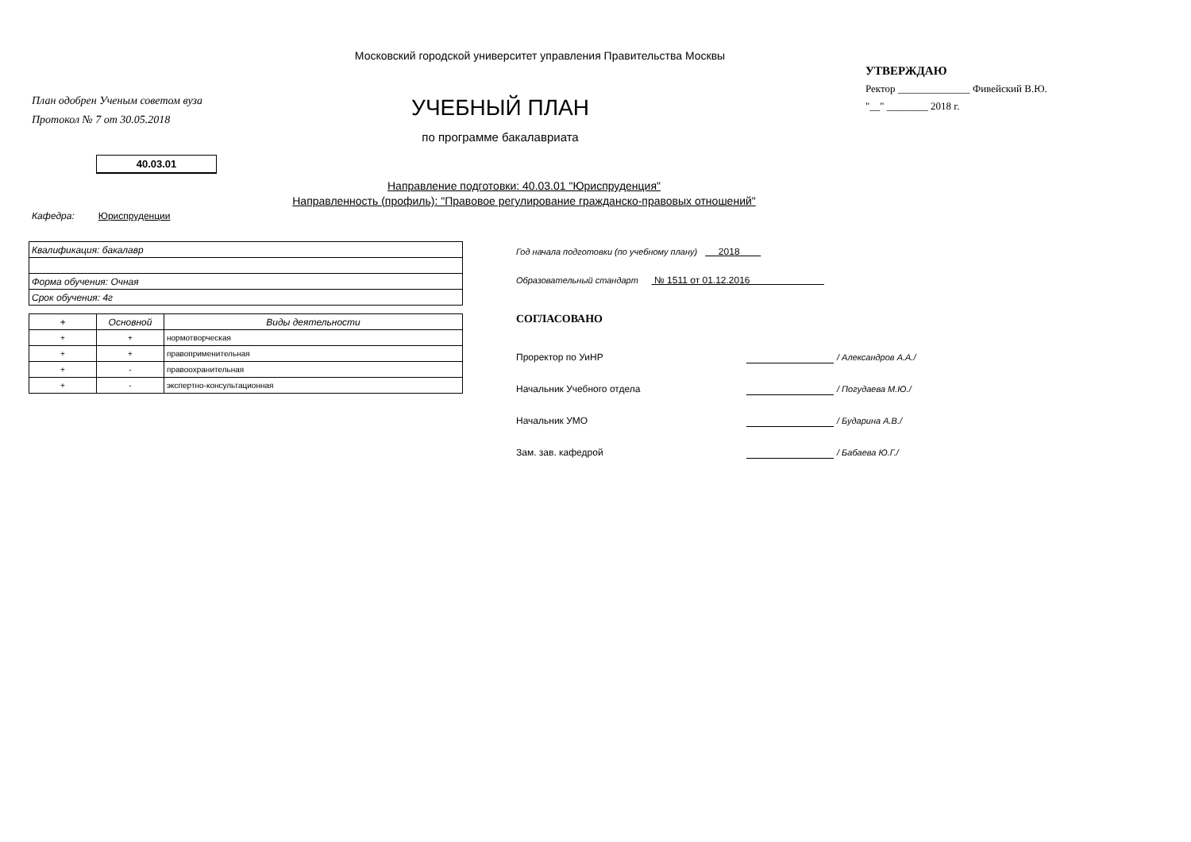Московский городской университет управления Правительства Москвы
План одобрен Ученым советом вуза
Протокол № 7 от 30.05.2018
УЧЕБНЫЙ ПЛАН
по программе бакалавриата
40.03.01
УТВЕРЖДАЮ
Ректор ______________ Фивейский В.Ю.
"__" ________ 2018 г.
Направление подготовки: 40.03.01 "Юриспруденция"
Направленность (профиль): "Правовое регулирование гражданско-правовых отношений"
Кафедра: Юриспруденции
| Квалификация: бакалавр |
| Форма обучения: Очная |
| Срок обучения: 4г |
| + | Основной | Виды деятельности |
| --- | --- | --- |
| + | + | нормотворческая |
| + | + | правоприменительная |
| + | - | правоохранительная |
| + | - | экспертно-консультационная |
Год начала подготовки (по учебному плану) 2018
Образовательный стандарт № 1511 от 01.12.2016
СОГЛАСОВАНО
Проректор по УиНР / Александров А.А./
Начальник Учебного отдела / Погудаева М.Ю./
Начальник УМО / Бударина А.В./
Зам. зав. кафедрой / Бабаева Ю.Г./